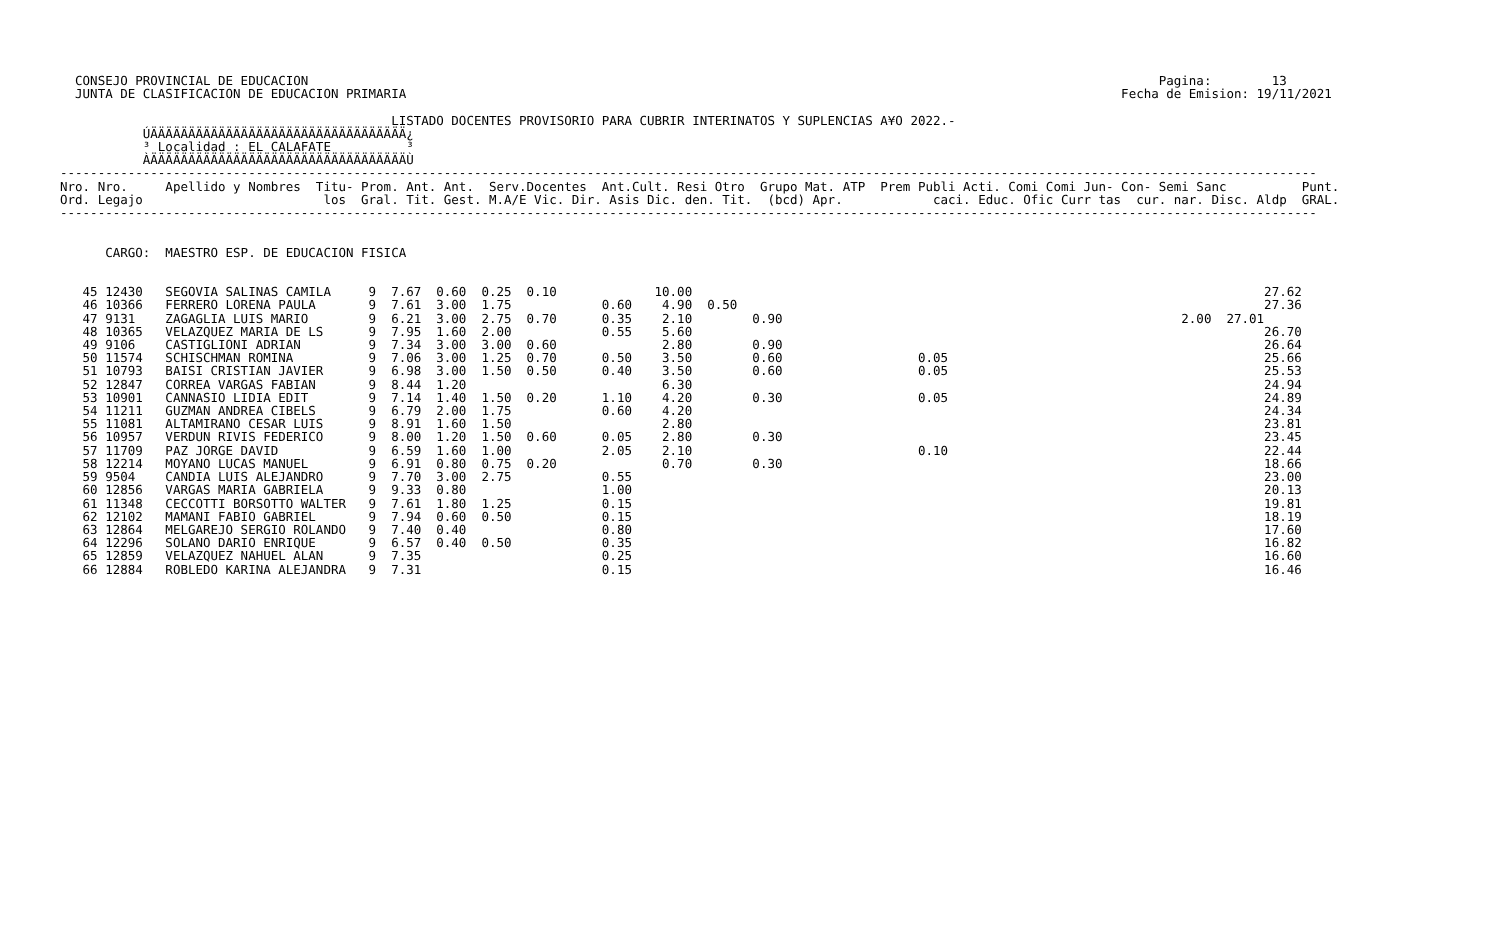CONSEJO PROVINCIAL DE EDUCACION                                                                                                                 Pagina:        13
  JUNTA DE CLASIFICACION DE EDUCACION PRIMARIA                                                                                               Fecha de Emision: 19/11/2021

                                            LISTADO DOCENTES PROVISORIO PARA CUBRIR INTERINATOS Y SUPLENCIAS A¥O 2022.-
           ÚÄÄÄÄÄÄÄÄÄÄÄÄÄÄÄÄÄÄÄÄÄÄÄÄÄÄÄÄÄÄÄÄÄÄ¿
           ³ Localidad : EL CALAFATE          ³
           ÀÄÄÄÄÄÄÄÄÄÄÄÄÄÄÄÄÄÄÄÄÄÄÄÄÄÄÄÄÄÄÄÄÄÄÙ
-----------------------------------------------------------------------------------------------------------------------------------------------------------------------
Nro. Nro.     Apellido y Nombres  Titu- Prom. Ant. Ant.  Serv.Docentes  Ant.Cult. Resi Otro  Grupo Mat. ATP  Prem Publi Acti. Comi Comi Jun- Con- Semi Sanc          Punt.
Ord. Legajo                        los  Gral. Tit. Gest. M.A/E Vic. Dir. Asis Dic. den. Tit.  (bcd) Apr.            caci. Educ. Ofic Curr tas  cur. nar. Disc. Aldp  GRAL.
-----------------------------------------------------------------------------------------------------------------------------------------------------------------------


      CARGO:  MAESTRO ESP. DE EDUCACION FISICA


   45 12430   SEGOVIA SALINAS CAMILA     9  7.67  0.60  0.25  0.10             10.00                                                                            27.62
   46 10366   FERRERO LORENA PAULA       9  7.61  3.00  1.75            0.60    4.90  0.50                                                                      27.36
   47 9131    ZAGAGLIA LUIS MARIO        9  6.21  3.00  2.75  0.70      0.35    2.10        0.90                                                     2.00  27.01
   48 10365   VELAZQUEZ MARIA DE LS      9  7.95  1.60  2.00            0.55    5.60                                                                            26.70
   49 9106    CASTIGLIONI ADRIAN         9  7.34  3.00  3.00  0.60              2.80        0.90                                                                26.64
   50 11574   SCHISCHMAN ROMINA          9  7.06  3.00  1.25  0.70      0.50    3.50        0.60                  0.05                                          25.66
   51 10793   BAISI CRISTIAN JAVIER      9  6.98  3.00  1.50  0.50      0.40    3.50        0.60                  0.05                                          25.53
   52 12847   CORREA VARGAS FABIAN       9  8.44  1.20                          6.30                                                                            24.94
   53 10901   CANNASIO LIDIA EDIT        9  7.14  1.40  1.50  0.20      1.10    4.20        0.30                  0.05                                          24.89
   54 11211   GUZMAN ANDREA CIBELS       9  6.79  2.00  1.75            0.60    4.20                                                                            24.34
   55 11081   ALTAMIRANO CESAR LUIS      9  8.91  1.60  1.50                    2.80                                                                            23.81
   56 10957   VERDUN RIVIS FEDERICO      9  8.00  1.20  1.50  0.60      0.05    2.80        0.30                                                                23.45
   57 11709   PAZ JORGE DAVID            9  6.59  1.60  1.00            2.05    2.10                              0.10                                          22.44
   58 12214   MOYANO LUCAS MANUEL        9  6.91  0.80  0.75  0.20              0.70        0.30                                                                18.66
   59 9504    CANDIA LUIS ALEJANDRO      9  7.70  3.00  2.75            0.55                                                                                    23.00
   60 12856   VARGAS MARIA GABRIELA      9  9.33  0.80                  1.00                                                                                    20.13
   61 11348   CECCOTTI BORSOTTO WALTER   9  7.61  1.80  1.25            0.15                                                                                    19.81
   62 12102   MAMANI FABIO GABRIEL       9  7.94  0.60  0.50            0.15                                                                                    18.19
   63 12864   MELGAREJO SERGIO ROLANDO   9  7.40  0.40                  0.80                                                                                    17.60
   64 12296   SOLANO DARIO ENRIQUE       9  6.57  0.40  0.50            0.35                                                                                    16.82
   65 12859   VELAZQUEZ NAHUEL ALAN      9  7.35                        0.25                                                                                    16.60
   66 12884   ROBLEDO KARINA ALEJANDRA   9  7.31                        0.15                                                                                    16.46